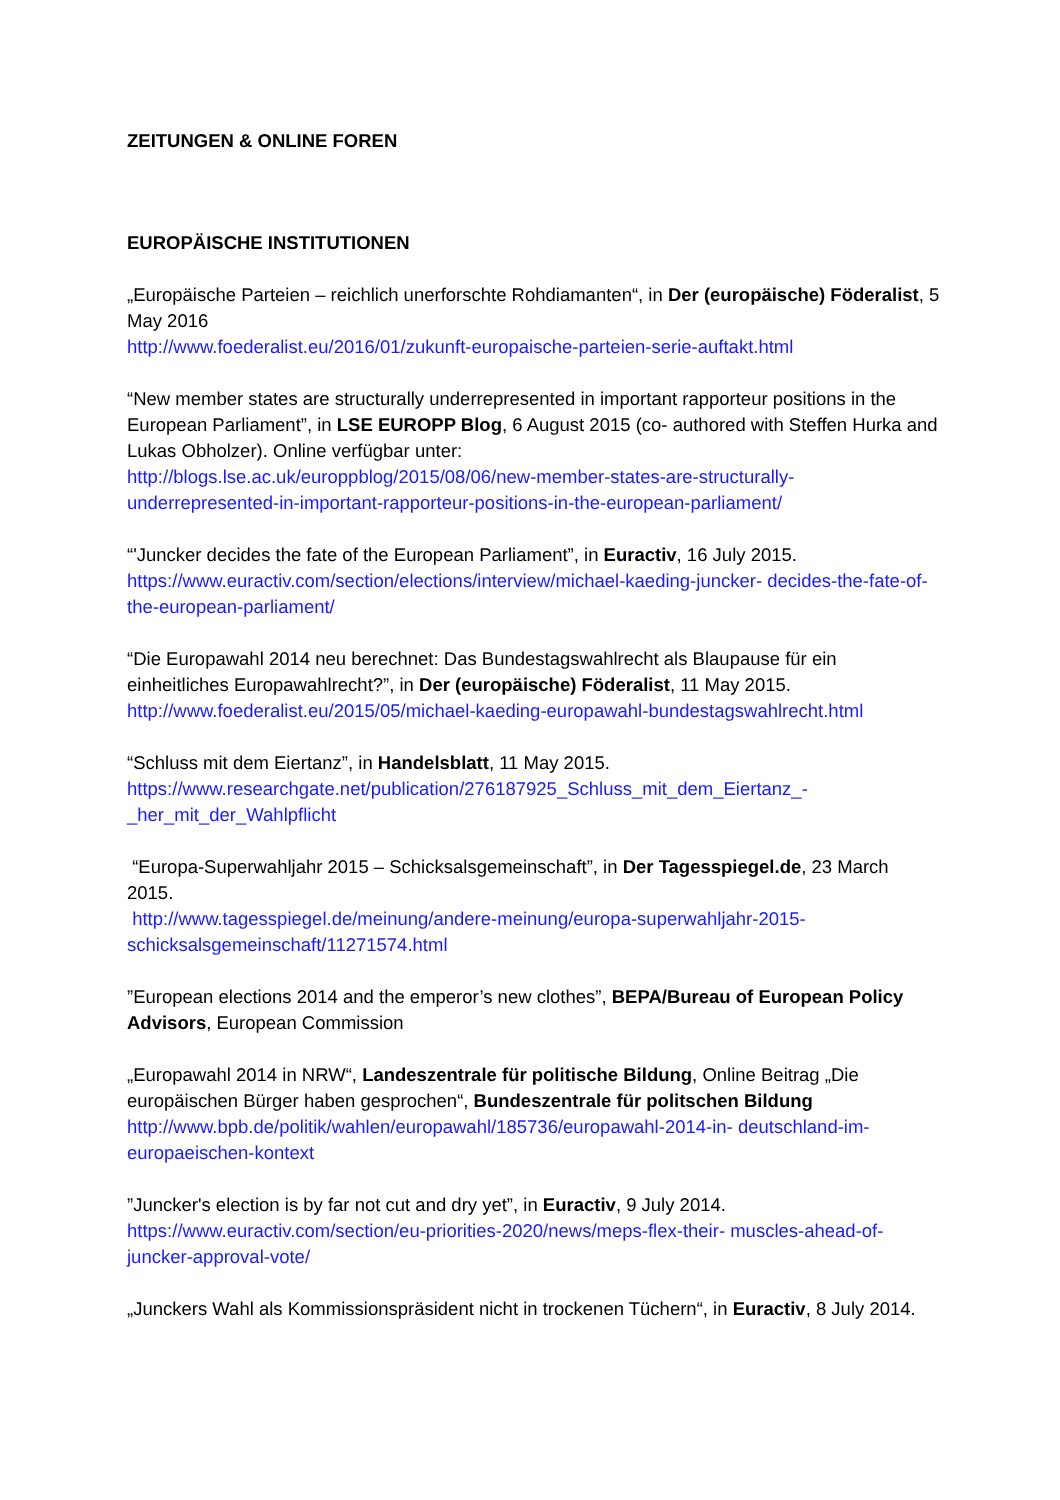ZEITUNGEN & ONLINE FOREN
EUROPÄISCHE INSTITUTIONEN
„Europäische Parteien – reichlich unerforschte Rohdiamanten“, in Der (europäische) Föderalist, 5 May 2016
http://www.foederalist.eu/2016/01/zukunft-europaische-parteien-serie-auftakt.html
“New member states are structurally underrepresented in important rapporteur positions in the European Parliament”, in LSE EUROPP Blog, 6 August 2015 (co- authored with Steffen Hurka and Lukas Obholzer). Online verfügbar unter:
http://blogs.lse.ac.uk/europpblog/2015/08/06/new-member-states-are-structurally-underrepresented-in-important-rapporteur-positions-in-the-european-parliament/
“'Juncker decides the fate of the European Parliament”, in Euractiv, 16 July 2015.
https://www.euractiv.com/section/elections/interview/michael-kaeding-juncker- decides-the-fate-of-the-european-parliament/
“Die Europawahl 2014 neu berechnet: Das Bundestagswahlrecht als Blaupause für ein einheitliches Europawahlrecht?”, in Der (europäische) Föderalist, 11 May 2015.
http://www.foederalist.eu/2015/05/michael-kaeding-europawahl-bundestagswahlrecht.html
“Schluss mit dem Eiertanz”, in Handelsblatt, 11 May 2015.
https://www.researchgate.net/publication/276187925_Schluss_mit_dem_Eiertanz_-_her_mit_der_Wahlpflicht
“Europa-Superwahljahr 2015 – Schicksalsgemeinschaft”, in Der Tagesspiegel.de, 23 March 2015.
http://www.tagesspiegel.de/meinung/andere-meinung/europa-superwahljahr-2015-schicksalsgemeinschaft/11271574.html
”European elections 2014 and the emperor’s new clothes”, BEPA/Bureau of European Policy Advisors, European Commission
„Europawahl 2014 in NRW“, Landeszentrale für politische Bildung, Online Beitrag „Die europäischen Bürger haben gesprochen“, Bundeszentrale für politschen Bildung
http://www.bpb.de/politik/wahlen/europawahl/185736/europawahl-2014-in- deutschland-im-europaeischen-kontext
”Juncker's election is by far not cut and dry yet”, in Euractiv, 9 July 2014.
https://www.euractiv.com/section/eu-priorities-2020/news/meps-flex-their- muscles-ahead-of-juncker-approval-vote/
„Junckers Wahl als Kommissionspräsident nicht in trockenen Tüchern“, in Euractiv, 8 July 2014.